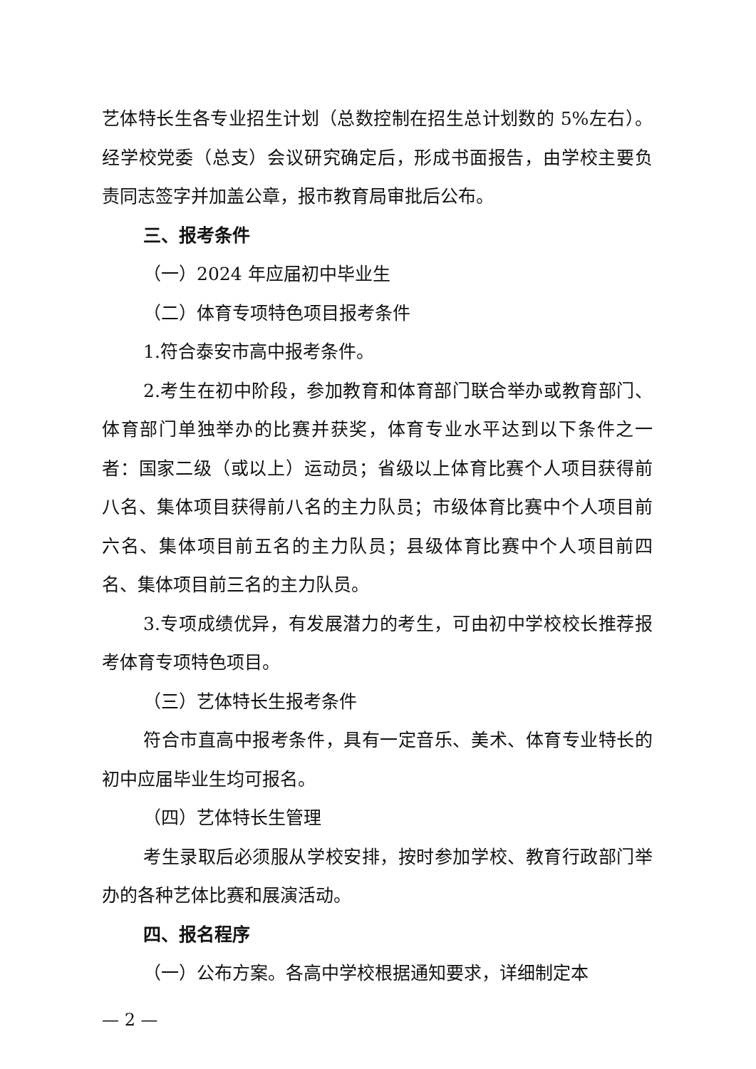艺体特长生各专业招生计划（总数控制在招生总计划数的 5%左右）。经学校党委（总支）会议研究确定后，形成书面报告，由学校主要负责同志签字并加盖公章，报市教育局审批后公布。
三、报考条件
（一）2024 年应届初中毕业生
（二）体育专项特色项目报考条件
1.符合泰安市高中报考条件。
2.考生在初中阶段，参加教育和体育部门联合举办或教育部门、体育部门单独举办的比赛并获奖，体育专业水平达到以下条件之一者：国家二级（或以上）运动员；省级以上体育比赛个人项目获得前八名、集体项目获得前八名的主力队员；市级体育比赛中个人项目前六名、集体项目前五名的主力队员；县级体育比赛中个人项目前四名、集体项目前三名的主力队员。
3.专项成绩优异，有发展潜力的考生，可由初中学校校长推荐报考体育专项特色项目。
（三）艺体特长生报考条件
符合市直高中报考条件，具有一定音乐、美术、体育专业特长的初中应届毕业生均可报名。
（四）艺体特长生管理
考生录取后必须服从学校安排，按时参加学校、教育行政部门举办的各种艺体比赛和展演活动。
四、报名程序
（一）公布方案。各高中学校根据通知要求，详细制定本
— 2 —